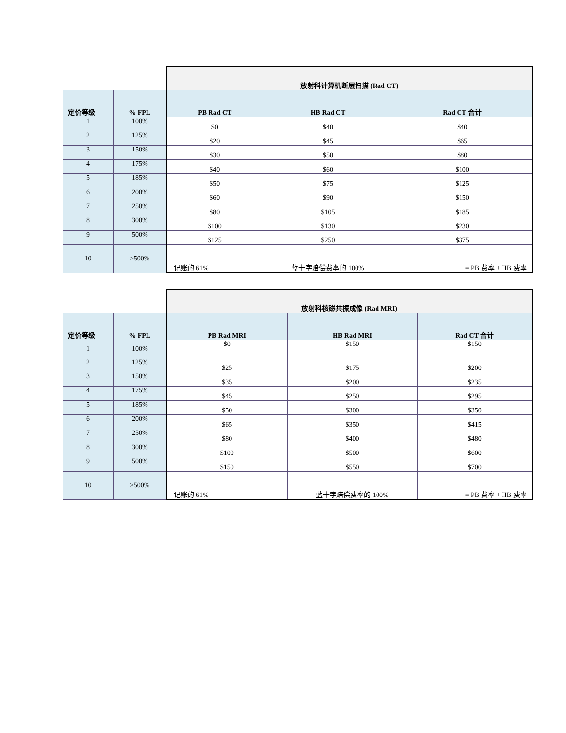| | | 放射科计算机断层扫描 (Rad CT) | | |
| 定价等级 | % FPL | PB Rad CT | HB Rad CT | Rad CT 合计 |
| 1 | 100% | $0 | $40 | $40 |
| 2 | 125% | $20 | $45 | $65 |
| 3 | 150% | $30 | $50 | $80 |
| 4 | 175% | $40 | $60 | $100 |
| 5 | 185% | $50 | $75 | $125 |
| 6 | 200% | $60 | $90 | $150 |
| 7 | 250% | $80 | $105 | $185 |
| 8 | 300% | $100 | $130 | $230 |
| 9 | 500% | $125 | $250 | $375 |
| 10 | >500% | 记账的 61% | 蓝十字赔偿费率的 100% | = PB 费率 + HB 费率 |
| | | 放射科核磁共振成像 (Rad MRI) | | |
| 定价等级 | % FPL | PB Rad MRI | HB Rad MRI | Rad CT 合计 |
| 1 | 100% | $0 | $150 | $150 |
| 2 | 125% | $25 | $175 | $200 |
| 3 | 150% | $35 | $200 | $235 |
| 4 | 175% | $45 | $250 | $295 |
| 5 | 185% | $50 | $300 | $350 |
| 6 | 200% | $65 | $350 | $415 |
| 7 | 250% | $80 | $400 | $480 |
| 8 | 300% | $100 | $500 | $600 |
| 9 | 500% | $150 | $550 | $700 |
| 10 | >500% | 记账的 61% | 蓝十字赔偿费率的 100% | = PB 费率 + HB 费率 |